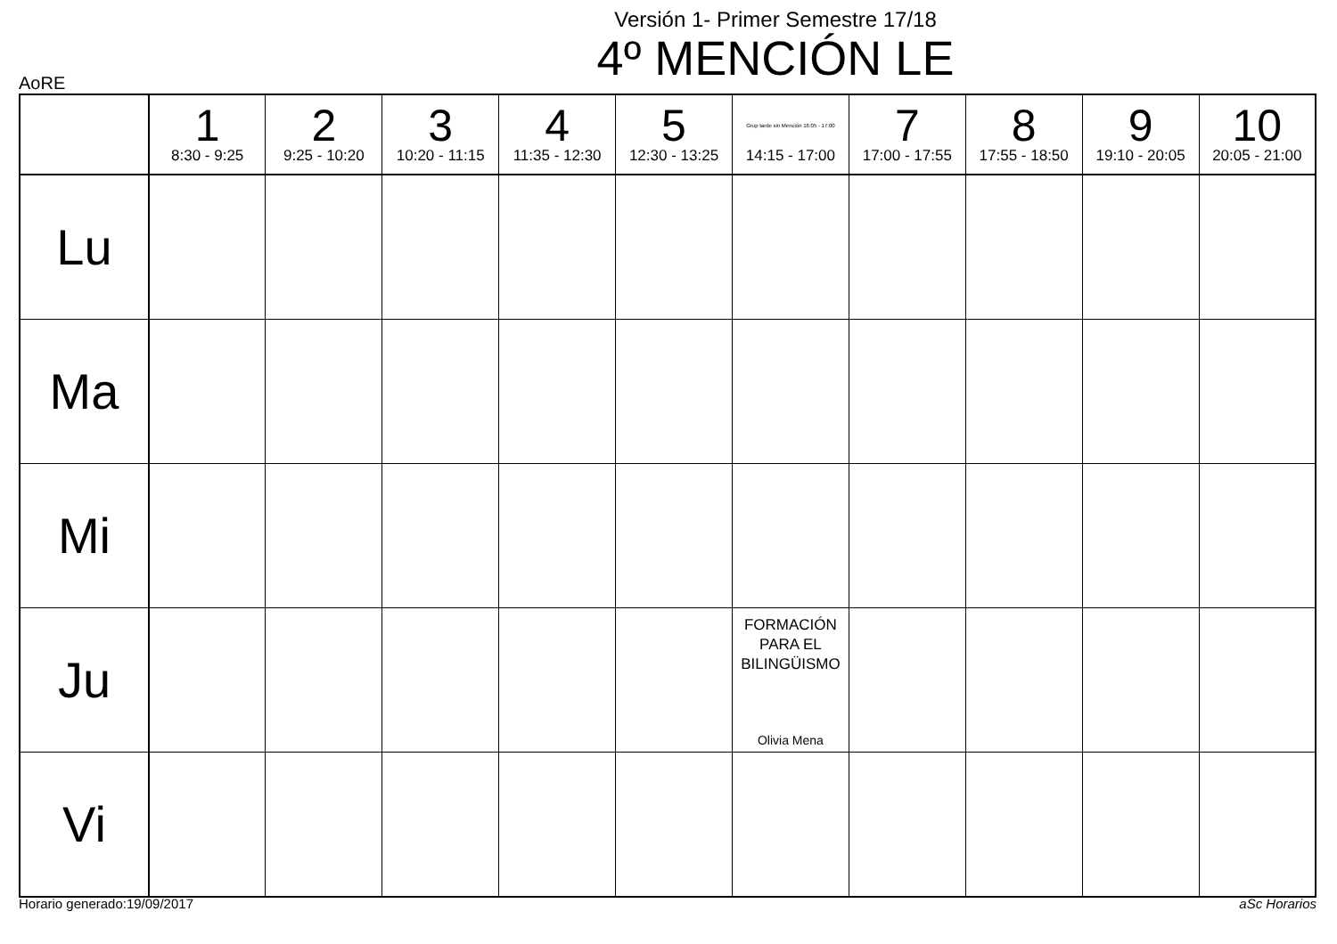Versión 1- Primer Semestre 17/18
4º MENCIÓN LE
AoRE
| | 1 8:30 - 9:25 | 2 9:25 - 10:20 | 3 10:20 - 11:15 | 4 11:35 - 12:30 | 5 12:30 - 13:25 | Grup tarde sin Mención 16:05 - 17:00 14:15 - 17:00 | 7 17:00 - 17:55 | 8 17:55 - 18:50 | 9 19:10 - 20:05 | 10 20:05 - 21:00 |
| --- | --- | --- | --- | --- | --- | --- | --- | --- | --- | --- |
| Lu | | | | | | | | | | |
| Ma | | | | | | | | | | |
| Mi | | | | | | | | | | |
| Ju | | | | | | FORMACIÓN PARA EL BILINGÜISMO Olivia Mena | | | | |
| Vi | | | | | | | | | | |
Horario generado:19/09/2017 aSc Horarios